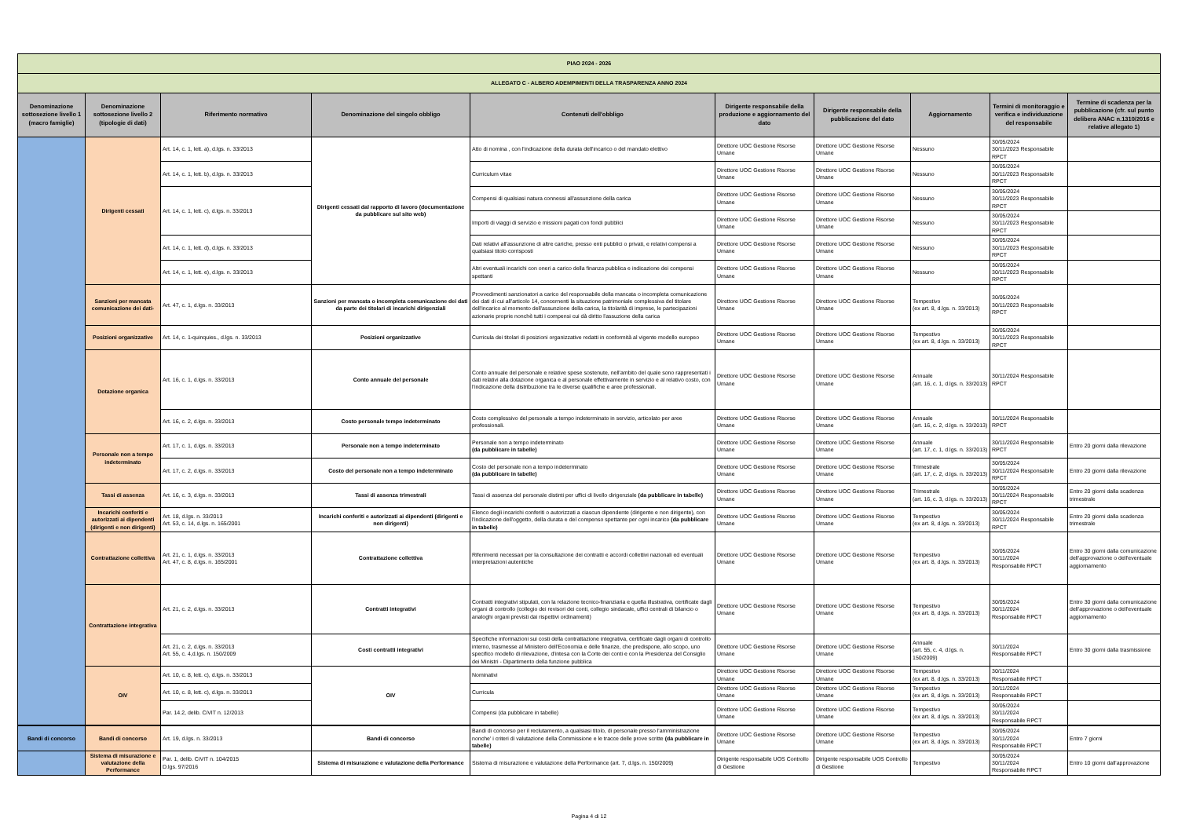| PIAO 2024 - 2026 | | | | | | | | | |
| ALLEGATO C - ALBERO ADEMPIMENTI DELLA TRASPARENZA ANNO 2024 | | | | | | | | | |
| Denominazione sottosezione livello 1 (macro famiglie) | Denominazione sottosezione livello 2 (tipologie di dati) | Riferimento normativo | Denominazione del singolo obbligo | Contenuti dell'obbligo | Dirigente responsabile della produzione e aggiornamento del dato | Dirigente responsabile della pubblicazione del dato | Aggiornamento | Termini di monitoraggio e verifica e individuazione del responsabile | Termine di scadenza per la pubblicazione (cfr. sul punto delibera ANAC n.1310/2016 e relative allegato 1) |
| | Dirigenti cessati | Art. 14, c. 1, lett. a), d.lgs. n. 33/2013 | Dirigenti cessati dal rapporto di lavoro (documentazione da pubblicare sul sito web) | Atto di nomina , con l'indicazione della durata dell'incarico o del mandato elettivo | Direttore UOC Gestione Risorse Umane | Direttore UOC Gestione Risorse Umane | Nessuno | 30/05/2024 30/11/2023 Responsabile RPCT | |
| | | Art. 14, c. 1, lett. b), d.lgs. n. 33/2013 | | Curriculum vitae | Direttore UOC Gestione Risorse Umane | Direttore UOC Gestione Risorse Umane | Nessuno | 30/05/2024 30/11/2023 Responsabile RPCT | |
| | | Art. 14, c. 1, lett. c), d.lgs. n. 33/2013 | | Compensi di qualsiasi natura connessi all'assunzione della carica | Direttore UOC Gestione Risorse Umane | Direttore UOC Gestione Risorse Umane | Nessuno | 30/05/2024 30/11/2023 Responsabile RPCT | |
| | | | | Importi di viaggi di servizio e missioni pagati con fondi pubblici | Direttore UOC Gestione Risorse Umane | Direttore UOC Gestione Risorse Umane | Nessuno | 30/05/2024 30/11/2023 Responsabile RPCT | |
| | | Art. 14, c. 1, lett. d), d.lgs. n. 33/2013 | | Dati relativi all'assunzione di altre cariche, presso enti pubblici o privati, e relativi compensi a qualsiasi titolo corrisposti | Direttore UOC Gestione Risorse Umane | Direttore UOC Gestione Risorse Umane | Nessuno | 30/05/2024 30/11/2023 Responsabile RPCT | |
| | | Art. 14, c. 1, lett. e), d.lgs. n. 33/2013 | | Altri eventuali incarichi con oneri a carico della finanza pubblica e indicazione dei compensi spettanti | Direttore UOC Gestione Risorse Umane | Direttore UOC Gestione Risorse Umane | Nessuno | 30/05/2024 30/11/2023 Responsabile RPCT | |
| | Sanzioni per mancata comunicazione dei dati- | Art. 47, c. 1, d.lgs. n. 33/2013 | Sanzioni per mancata o incompleta comunicazione dei dati da parte dei titolari di incarichi dirigenziali | Provvedimenti sanzionatori a carico del responsabile della mancata o incompleta comunicazione dei dati di cui all'articolo 14, concernenti la situazione patrimoniale complessiva del titolare dell'incarico al momento dell'assunzione della carica, la titolarità di imprese, le partecipazioni azionarie proprie nonchè tutti i compensi cui dà diritto l'assuzione della carica | Direttore UOC Gestione Risorse Umane | Direttore UOC Gestione Risorse Umane | Tempestivo (ex art. 8, d.lgs. n. 33/2013) | 30/05/2024 30/11/2023 Responsabile RPCT | |
| | Posizioni organizzative | Art. 14, c. 1-quinquies., d.lgs. n. 33/2013 | Posizioni organizzative | Curricula dei titolari di posizioni organizzative redatti in conformità al vigente modello europeo | Direttore UOC Gestione Risorse Umane | Direttore UOC Gestione Risorse Umane | Tempestivo (ex art. 8, d.lgs. n. 33/2013) | 30/05/2024 30/11/2023 Responsabile RPCT | |
| | Dotazione organica | Art. 16, c. 1, d.lgs. n. 33/2013 | Conto annuale del personale | Conto annuale del personale e relative spese sostenute, nell'ambito del quale sono rappresentati i dati relativi alla dotazione organica e al personale effettivamente in servizio e al relativo costo, con l'indicazione della distribuzione tra le diverse qualifiche e aree professionali. | Direttore UOC Gestione Risorse Umane | Direttore UOC Gestione Risorse Umane | Annuale (art. 16, c. 1, d.lgs. n. 33/2013) | 30/11/2024 Responsabile RPCT | |
| | | Art. 16, c. 2, d.lgs. n. 33/2013 | Costo personale tempo indeterminato | Costo complessivo del personale a tempo indeterminato in servizio, articolato per aree professionali. | Direttore UOC Gestione Risorse Umane | Direttore UOC Gestione Risorse Umane | Annuale (art. 16, c. 2, d.lgs. n. 33/2013) | 30/11/2024 Responsabile RPCT | |
| | Personale non a tempo indeterminato | Art. 17, c. 1, d.lgs. n. 33/2013 | Personale non a tempo indeterminato | Personale non a tempo indeterminato (da pubblicare in tabelle) | Direttore UOC Gestione Risorse Umane | Direttore UOC Gestione Risorse Umane | Annuale (art. 17, c. 1, d.lgs. n. 33/2013) | 30/11/2024 Responsabile RPCT | Entro 20 giorni dalla rilevazione |
| | | Art. 17, c. 2, d.lgs. n. 33/2013 | Costo del personale non a tempo indeterminato | Costo del personale non a tempo indeterminato (da pubblicare in tabelle) | Direttore UOC Gestione Risorse Umane | Direttore UOC Gestione Risorse Umane | Trimestrale (art. 17, c. 2, d.lgs. n. 33/2013) | 30/05/2024 30/11/2024 Responsabile RPCT | Entro 20 giorni dalla rilevazione |
| | Tassi di assenza | Art. 16, c. 3, d.lgs. n. 33/2013 | Tassi di assenza trimestrali | Tassi di assenza del personale distinti per uffici di livello dirigenziale (da pubblicare in tabelle) | Direttore UOC Gestione Risorse Umane | Direttore UOC Gestione Risorse Umane | Trimestrale (art. 16, c. 3, d.lgs. n. 33/2013) | 30/05/2024 30/11/2024 Responsabile RPCT | Entro 20 giorni dalla scadenza trimestrale |
| | Incarichi conferiti e autorizzati ai dipendenti (dirigenti e non dirigenti) | Art. 18, d.lgs. n. 33/2013 Art. 53, c. 14, d.lgs. n. 165/2001 | Incarichi conferiti e autorizzati ai dipendenti (dirigenti e non dirigenti) | Elenco degli incarichi conferiti o autorizzati a ciascun dipendente (dirigente e non dirigente), con l'indicazione dell'oggetto, della durata e del compenso spettante per ogni incarico (da pubblicare in tabelle) | Direttore UOC Gestione Risorse Umane | Direttore UOC Gestione Risorse Umane | Tempestivo (ex art. 8, d.lgs. n. 33/2013) | 30/05/2024 30/11/2024 Responsabile RPCT | Entro 20 giorni dalla scadenza trimestrale |
| | Contrattazione collettiva | Art. 21, c. 1, d.lgs. n. 33/2013 Art. 47, c. 8, d.lgs. n. 165/2001 | Contrattazione collettiva | Riferimenti necessari per la consultazione dei contratti e accordi collettivi nazionali ed eventuali interpretazioni autentiche | Direttore UOC Gestione Risorse Umane | Direttore UOC Gestione Risorse Umane | Tempestivo (ex art. 8, d.lgs. n. 33/2013) | 30/05/2024 30/11/2024 Responsabile RPCT | Entro 30 giorni dalla comunicazione dell'approvazione o dell'eventuale aggiornamento |
| | Contrattazione integrativa | Art. 21, c. 2, d.lgs. n. 33/2013 | Contratti integrativi | Contratti integrativi stipulati, con la relazione tecnico-finanziaria e quella illustrativa, certificate dagli organi di controllo (collegio dei revisori dei conti, collegio sindacale, uffici centrali di bilancio o analoghi organi previsti dai rispettivi ordinamenti) | Direttore UOC Gestione Risorse Umane | Direttore UOC Gestione Risorse Umane | Tempestivo (ex art. 8, d.lgs. n. 33/2013) | 30/05/2024 30/11/2024 Responsabile RPCT | Entro 30 giorni dalla comunicazione dell'approvazione o dell'eventuale aggiornamento |
| | | Art. 21, c. 2, d.lgs. n. 33/2013 Art. 55, c. 4,d.lgs. n. 150/2009 | Costi contratti integrativi | Specifiche informazioni sui costi della contrattazione integrativa, certificate dagli organi di controllo interno, trasmesse al Ministero dell'Economia e delle finanze, che predispone, allo scopo, uno specifico modello di rilevazione, d'intesa con la Corte dei conti e con la Presidenza del Consiglio dei Ministri - Dipartimento della funzione pubblica | Direttore UOC Gestione Risorse Umane | Direttore UOC Gestione Risorse Umane | Annuale (art. 55, c. 4, d.lgs. n. 150/2009) | 30/11/2024 Responsabile RPCT | Entro 30 giorni dalla trasmissione |
| | OIV | Art. 10, c. 8, lett. c), d.lgs. n. 33/2013 | OIV | Nominativi | Direttore UOC Gestione Risorse Umane | Direttore UOC Gestione Risorse Umane | Tempestivo (ex art. 8, d.lgs. n. 33/2013) | 30/11/2024 Responsabile RPCT | |
| | | Art. 10, c. 8, lett. c), d.lgs. n. 33/2013 | | Curricula | Direttore UOC Gestione Risorse Umane | Direttore UOC Gestione Risorse Umane | Tempestivo (ex art. 8, d.lgs. n. 33/2013) | 30/11/2024 Responsabile RPCT | |
| | | Par. 14.2, delib. CiVIT n. 12/2013 | | Compensi (da pubblicare in tabelle) | Direttore UOC Gestione Risorse Umane | Direttore UOC Gestione Risorse Umane | Tempestivo (ex art. 8, d.lgs. n. 33/2013) | 30/05/2024 30/11/2024 Responsabile RPCT | |
| Bandi di concorso | Bandi di concorso | Art. 19, d.lgs. n. 33/2013 | Bandi di concorso | Bandi di concorso per il reclutamento, a qualsiasi titolo, di personale presso l'amministrazione nonche' i criteri di valutazione della Commissione e le tracce delle prove scritte (da pubblicare in tabelle) | Direttore UOC Gestione Risorse Umane | Direttore UOC Gestione Risorse Umane | Tempestivo (ex art. 8, d.lgs. n. 33/2013) | 30/05/2024 30/11/2024 Responsabile RPCT | Entro 7 giorni |
| | Sistema di misurazione e valutazione della Performance | Par. 1, delib. CiVIT n. 104/2015 D.lgs. 97/2016 | Sistema di misurazione e valutazione della Performance | Sistema di misurazione e valutazione della Performance (art. 7, d.lgs. n. 150/2009) | Dirigente responsabile UOS Controllo di Gestione | Dirigente responsabile UOS Controllo di Gestione | Tempestivo | 30/05/2024 30/11/2024 Responsabile RPCT | Entro 10 giorni dall'approvazione |
Pagina 4 di 12